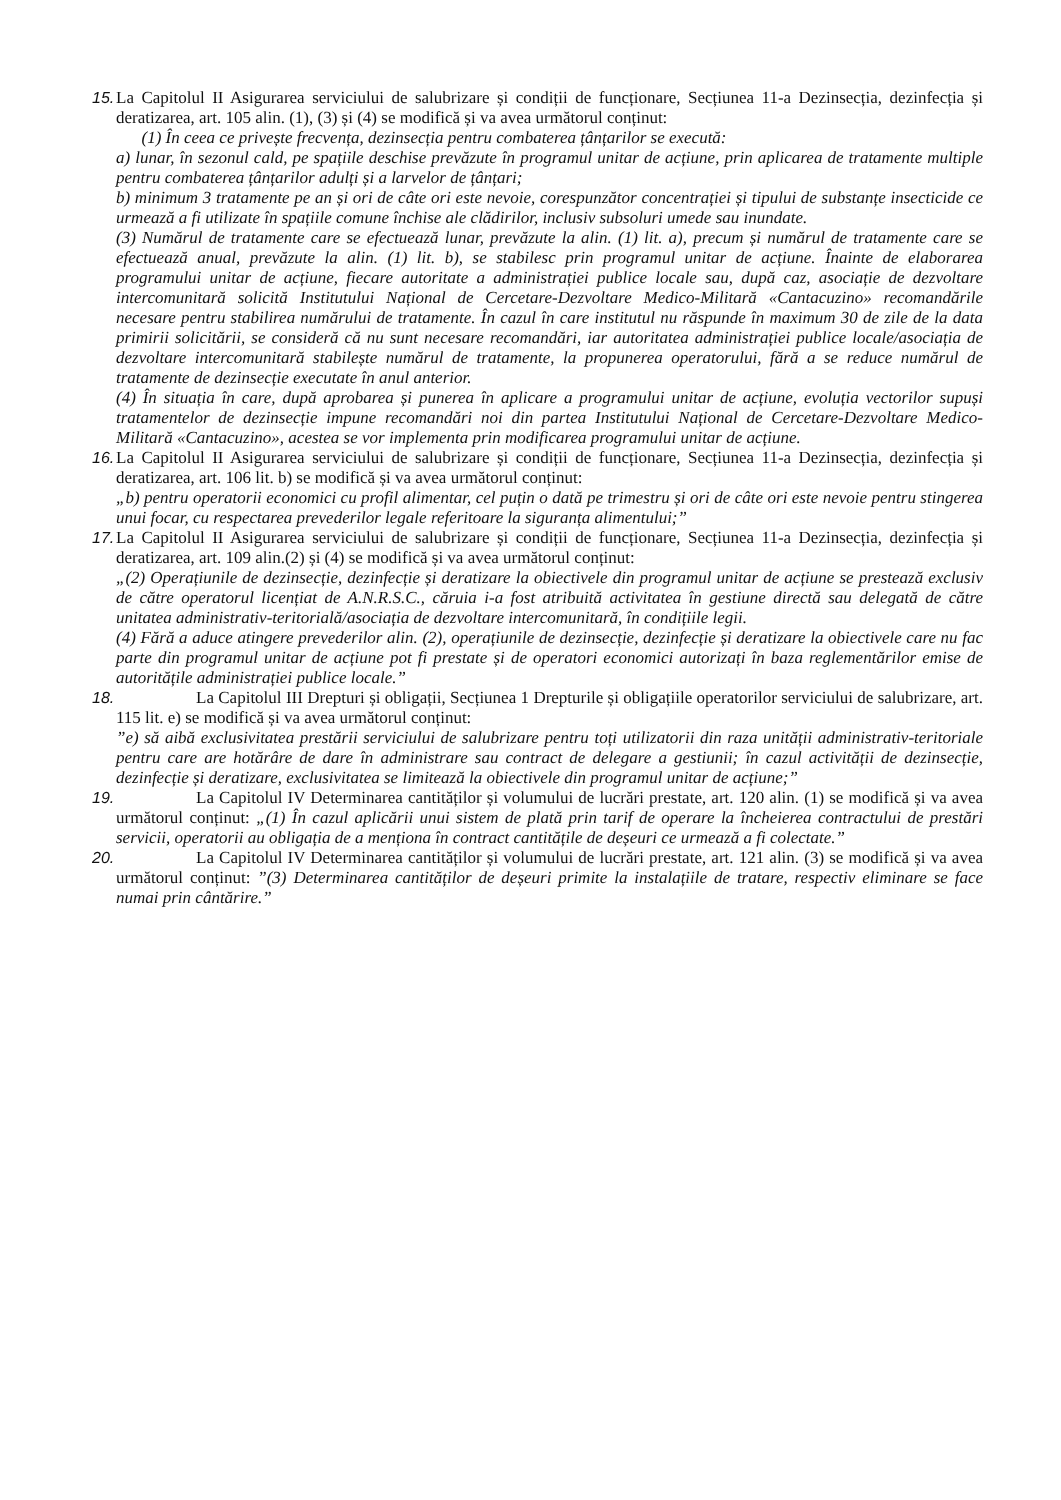15.
La Capitolul II Asigurarea serviciului de salubrizare și condiții de funcționare, Secțiunea 11-a Dezinsecția, dezinfecția și deratizarea, art. 105 alin. (1), (3) și (4) se modifică și va avea următorul conținut:
(1) În ceea ce privește frecvența, dezinsecția pentru combaterea țânțarilor se execută:
a) lunar, în sezonul cald, pe spațiile deschise prevăzute în programul unitar de acțiune, prin aplicarea de tratamente multiple pentru combaterea țânțarilor adulți și a larvelor de țânțari;
b) minimum 3 tratamente pe an și ori de câte ori este nevoie, corespunzător concentrației și tipului de substanțe insecticide ce urmează a fi utilizate în spațiile comune închise ale clădirilor, inclusiv subsoluri umede sau inundate.
(3) Numărul de tratamente care se efectuează lunar, prevăzute la alin. (1) lit. a), precum și numărul de tratamente care se efectuează anual, prevăzute la alin. (1) lit. b), se stabilesc prin programul unitar de acțiune. Înainte de elaborarea programului unitar de acțiune, fiecare autoritate a administrației publice locale sau, după caz, asociație de dezvoltare intercomunitară solicită Institutului Național de Cercetare-Dezvoltare Medico-Militară «Cantacuzino» recomandările necesare pentru stabilirea numărului de tratamente. În cazul în care institutul nu răspunde în maximum 30 de zile de la data primirii solicitării, se consideră că nu sunt necesare recomandări, iar autoritatea administrației publice locale/asociația de dezvoltare intercomunitară stabilește numărul de tratamente, la propunerea operatorului, fără a se reduce numărul de tratamente de dezinsecție executate în anul anterior.
(4) În situația în care, după aprobarea și punerea în aplicare a programului unitar de acțiune, evoluția vectorilor supuși tratamentelor de dezinsecție impune recomandări noi din partea Institutului Național de Cercetare-Dezvoltare Medico-Militară «Cantacuzino», acestea se vor implementa prin modificarea programului unitar de acțiune.
16.
La Capitolul II Asigurarea serviciului de salubrizare și condiții de funcționare, Secțiunea 11-a Dezinsecția, dezinfecția și deratizarea, art. 106 lit. b) se modifică și va avea următorul conținut:
„b) pentru operatorii economici cu profil alimentar, cel puțin o dată pe trimestru și ori de câte ori este nevoie pentru stingerea unui focar, cu respectarea prevederilor legale referitoare la siguranța alimentului;”
17.
La Capitolul II Asigurarea serviciului de salubrizare și condiții de funcționare, Secțiunea 11-a Dezinsecția, dezinfecția și deratizarea, art. 109 alin.(2) și (4) se modifică și va avea următorul conținut:
„(2) Operațiunile de dezinsecție, dezinfecție și deratizare la obiectivele din programul unitar de acțiune se prestează exclusiv de către operatorul licențiat de A.N.R.S.C., căruia i-a fost atribuită activitatea în gestiune directă sau delegată de către unitatea administrativ-teritorială/asociația de dezvoltare intercomunitară, în condițiile legii.
(4) Fără a aduce atingere prevederilor alin. (2), operațiunile de dezinsecție, dezinfecție și deratizare la obiectivele care nu fac parte din programul unitar de acțiune pot fi prestate și de operatori economici autorizați în baza reglementărilor emise de autoritățile administrației publice locale.”
18.
La Capitolul III Drepturi și obligații, Secțiunea 1 Drepturile și obligațiile operatorilor serviciului de salubrizare, art. 115 lit. e) se modifică și va avea următorul conținut:
”e) să aibă exclusivitatea prestării serviciului de salubrizare pentru toți utilizatorii din raza unității administrativ-teritoriale pentru care are hotărâre de dare în administrare sau contract de delegare a gestiunii; în cazul activității de dezinsecție, dezinfecție și deratizare, exclusivitatea se limitează la obiectivele din programul unitar de acțiune;”
19.
La Capitolul IV Determinarea cantităților și volumului de lucrări prestate, art. 120 alin. (1) se modifică și va avea următorul conținut: „(1) În cazul aplicării unui sistem de plată prin tarif de operare la încheierea contractului de prestări servicii, operatorii au obligația de a menționa în contract cantitățile de deșeuri ce urmează a fi colectate.”
20.
La Capitolul IV Determinarea cantităților și volumului de lucrări prestate, art. 121 alin. (3) se modifică și va avea următorul conținut: ”(3) Determinarea cantităților de deșeuri primite la instalațiile de tratare, respectiv eliminare se face numai prin cântărire.”